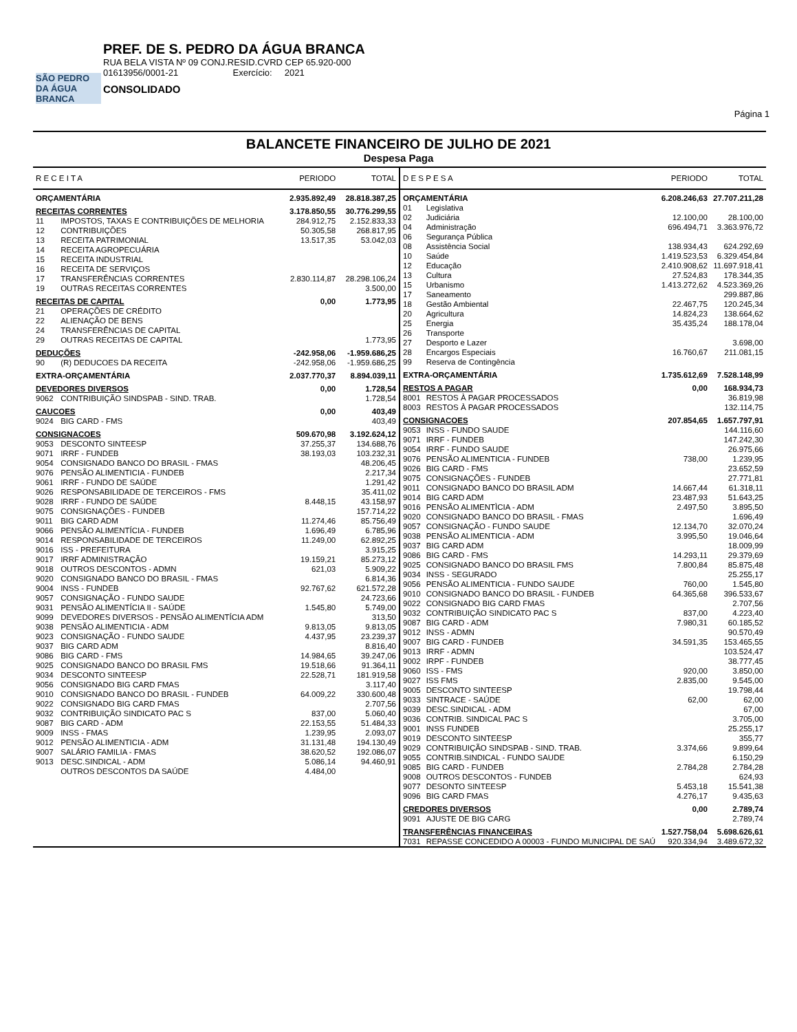SÃO PEDRO DA ÁGUA BRANCA
PREF. DE S. PEDRO DA ÁGUA BRANCA
RUA BELA VISTA Nº 09 CONJ.RESID.CVRD CEP 65.920-000
01613956/0001-21 Exercício: 2021
CONSOLIDADO
Página 1
BALANCETE FINANCEIRO DE JULHO DE 2021
Despesa Paga
| R E C E I T A | | PERIODO | TOTAL |
| --- | --- | --- | --- |
| ORÇAMENTÁRIA | | 2.935.892,49 | 28.818.387,25 |
| RECEITAS CORRENTES | | 3.178.850,55 | 30.776.299,55 |
| 11 | IMPOSTOS, TAXAS E CONTRIBUIÇÕES DE MELHORIA | 284.912,75 | 2.152.833,33 |
| 12 | CONTRIBUIÇÕES | 50.305,58 | 268.817,95 |
| 13 | RECEITA PATRIMONIAL | 13.517,35 | 53.042,03 |
| 14 | RECEITA AGROPECUÁRIA | | |
| 15 | RECEITA INDUSTRIAL | | |
| 16 | RECEITA DE SERVIÇOS | | |
| 17 | TRANSFERÊNCIAS CORRENTES | 2.830.114,87 | 28.298.106,24 |
| 19 | OUTRAS RECEITAS CORRENTES | | 3.500,00 |
| RECEITAS DE CAPITAL | | 0,00 | 1.773,95 |
| 21 | OPERAÇÕES DE CRÉDITO | | |
| 22 | ALIENAÇÃO DE BENS | | |
| 24 | TRANSFERÊNCIAS DE CAPITAL | | |
| 29 | OUTRAS RECEITAS DE CAPITAL | | 1.773,95 |
| DEDUÇÕES | | -242.958,06 | -1.959.686,25 |
| 90 | (R) DEDUCOES DA RECEITA | -242.958,06 | -1.959.686,25 |
| EXTRA-ORÇAMENTÁRIA | | 2.037.770,37 | 8.894.039,11 |
| DEVEDORES DIVERSOS | | 0,00 | 1.728,54 |
| 9062 | CONTRIBUIÇÃO SINDSPAB - SIND. TRAB. | | 1.728,54 |
| CAUCOES | | 0,00 | 403,49 |
| 9024 | BIG CARD - FMS | | 403,49 |
| CONSIGNACOES | | 509.670,98 | 3.192.624,12 |
| 9053 | DESCONTO SINTEESP | 37.255,37 | 134.688,76 |
| 9071 | IRRF - FUNDEB | 38.193,03 | 103.232,31 |
| 9054 | CONSIGNADO BANCO DO BRASIL - FMAS | | 48.206,45 |
| 9076 | PENSÃO ALIMENTICIA - FUNDEB | | 2.217,34 |
| 9061 | IRRF - FUNDO DE SAÚDE | | 1.291,42 |
| 9026 | RESPONSABILIDADE DE TERCEIROS - FMS | | 35.411,02 |
| 9028 | IRRF - FUNDO DE SAÚDE | 8.448,15 | 43.158,97 |
| 9075 | CONSIGNAÇÕES - FUNDEB | | 157.714,22 |
| 9011 | BIG CARD ADM | 11.274,46 | 85.756,49 |
| 9066 | PENSÃO ALIMENTÍCIA - FUNDEB | 1.696,49 | 6.785,96 |
| 9014 | RESPONSABILIDADE DE TERCEIROS | 11.249,00 | 62.892,25 |
| 9016 | ISS - PREFEITURA | | 3.915,25 |
| 9017 | IRRF ADMINISTRAÇÃO | 19.159,21 | 85.273,12 |
| 9018 | OUTROS DESCONTOS - ADMN | 621,03 | 5.909,22 |
| 9020 | CONSIGNADO BANCO DO BRASIL - FMAS | | 6.814,36 |
| 9004 | INSS - FUNDEB | 92.767,62 | 621.572,28 |
| 9057 | CONSIGNAÇÃO - FUNDO SAUDE | | 24.723,66 |
| 9031 | PENSÃO ALIMENTÍCIA II - SAÚDE | 1.545,80 | 5.749,00 |
| 9099 | DEVEDORES DIVERSOS - PENSÃO ALIMENTÍCIA ADM | | 313,50 |
| 9038 | PENSÃO ALIMENTICIA - ADM | 9.813,05 | 9.813,05 |
| 9023 | CONSIGNAÇÃO - FUNDO SAUDE | 4.437,95 | 23.239,37 |
| 9037 | BIG CARD ADM | | 8.816,40 |
| 9086 | BIG CARD - FMS | 14.984,65 | 39.247,06 |
| 9025 | CONSIGNADO BANCO DO BRASIL FMS | 19.518,66 | 91.364,11 |
| 9034 | DESCONTO SINTEESP | 22.528,71 | 181.919,58 |
| 9056 | CONSIGNADO BIG CARD FMAS | | 3.117,40 |
| 9010 | CONSIGNADO BANCO DO BRASIL - FUNDEB | 64.009,22 | 330.600,48 |
| 9022 | CONSIGNADO BIG CARD FMAS | | 2.707,56 |
| 9032 | CONTRIBUIÇÃO SINDICATO PAC S | 837,00 | 5.060,40 |
| 9087 | BIG CARD - ADM | 22.153,55 | 51.484,33 |
| 9009 | INSS - FMAS | 1.239,95 | 2.093,07 |
| 9012 | PENSÃO ALIMENTICIA - ADM | 31.131,48 | 194.130,49 |
| 9007 | SALÁRIO FAMILIA - FMAS | 38.620,52 | 192.086,07 |
| 9013 | DESC.SINDICAL - ADM | 5.086,14 | 94.460,91 |
| | OUTROS DESCONTOS DA SAÚDE | 4.484,00 | |
| D E S P E S A | | PERIODO | TOTAL |
| --- | --- | --- | --- |
| ORÇAMENTÁRIA | | 6.208.246,63 | 27.707.211,28 |
| 01 | Legislativa | | |
| 02 | Judiciária | 12.100,00 | 28.100,00 |
| 04 | Administração | 696.494,71 | 3.363.976,72 |
| 06 | Segurança Pública | | |
| 08 | Assistência Social | 138.934,43 | 624.292,69 |
| 10 | Saúde | 1.419.523,53 | 6.329.454,84 |
| 12 | Educação | 2.410.908,62 | 11.697.918,41 |
| 13 | Cultura | 27.524,83 | 178.344,35 |
| 15 | Urbanismo | 1.413.272,62 | 4.523.369,26 |
| 17 | Saneamento | | 299.887,86 |
| 18 | Gestão Ambiental | 22.467,75 | 120.245,34 |
| 20 | Agricultura | 14.824,23 | 138.664,62 |
| 25 | Energia | 35.435,24 | 188.178,04 |
| 26 | Transporte | | |
| 27 | Desporto e Lazer | | 3.698,00 |
| 28 | Encargos Especiais | 16.760,67 | 211.081,15 |
| 99 | Reserva de Contingência | | |
| EXTRA-ORÇAMENTÁRIA | | 1.735.612,69 | 7.528.148,99 |
| RESTOS A PAGAR | | 0,00 | 168.934,73 |
| 8001 | RESTOS À PAGAR PROCESSADOS | | 36.819,98 |
| 8003 | RESTOS À PAGAR PROCESSADOS | | 132.114,75 |
| CONSIGNACOES | | 207.854,65 | 1.657.797,91 |
| 9053 | INSS - FUNDO SAUDE | | 144.116,60 |
| 9071 | IRRF - FUNDEB | | 147.242,30 |
| 9054 | IRRF - FUNDO SAUDE | | 26.975,66 |
| 9076 | PENSÃO ALIMENTICIA - FUNDEB | 738,00 | 1.239,95 |
| 9026 | BIG CARD - FMS | | 23.652,59 |
| 9075 | CONSIGNAÇÕES - FUNDEB | | 27.771,81 |
| 9011 | CONSIGNADO BANCO DO BRASIL ADM | 14.667,44 | 61.318,11 |
| 9014 | BIG CARD ADM | 23.487,93 | 51.643,25 |
| 9016 | PENSÃO ALIMENTÌCIA - ADM | 2.497,50 | 3.895,50 |
| 9020 | CONSIGNADO BANCO DO BRASIL - FMAS | | 1.696,49 |
| 9057 | CONSIGNAÇÃO - FUNDO SAUDE | 12.134,70 | 32.070,24 |
| 9038 | PENSÃO ALIMENTICIA - ADM | 3.995,50 | 19.046,64 |
| 9037 | BIG CARD ADM | | 18.009,99 |
| 9086 | BIG CARD - FMS | 14.293,11 | 29.379,69 |
| 9025 | CONSIGNADO BANCO DO BRASIL FMS | 7.800,84 | 85.875,48 |
| 9034 | INSS - SEGURADO | | 25.255,17 |
| 9056 | PENSÃO ALIMENTICIA - FUNDO SAUDE | 760,00 | 1.545,80 |
| 9010 | CONSIGNADO BANCO DO BRASIL - FUNDEB | 64.365,68 | 396.533,67 |
| 9022 | CONSIGNADO BIG CARD FMAS | | 2.707,56 |
| 9032 | CONTRIBUIÇÃO SINDICATO PAC S | 837,00 | 4.223,40 |
| 9087 | BIG CARD - ADM | 7.980,31 | 60.185,52 |
| 9012 | INSS - ADMN | | 90.570,49 |
| 9007 | BIG CARD - FUNDEB | 34.591,35 | 153.465,55 |
| 9013 | IRRF - ADMN | | 103.524,47 |
| 9002 | IRPF - FUNDEB | | 38.777,45 |
| 9060 | ISS - FMS | 920,00 | 3.850,00 |
| 9027 | ISS FMS | 2.835,00 | 9.545,00 |
| 9005 | DESCONTO SINTEESP | | 19.798,44 |
| 9033 | SINTRACE - SAÚDE | 62,00 | 62,00 |
| 9039 | DESC.SINDICAL - ADM | | 67,00 |
| 9036 | CONTRIB. SINDICAL PAC S | | 3.705,00 |
| 9001 | INSS FUNDEB | | 25.255,17 |
| 9019 | DESCONTO SINTEESP | | 355,77 |
| 9029 | CONTRIBUIÇÃO SINDSPAB - SIND. TRAB. | 3.374,66 | 9.899,64 |
| 9055 | CONTRIB.SINDICAL - FUNDO SAUDE | | 6.150,29 |
| 9085 | BIG CARD - FUNDEB | 2.784,28 | 2.784,28 |
| 9008 | OUTROS DESCONTOS - FUNDEB | | 624,93 |
| 9077 | DESONTO SINTEESP | 5.453,18 | 15.541,38 |
| 9096 | BIG CARD FMAS | 4.276,17 | 9.435,63 |
| CREDORES DIVERSOS | | 0,00 | 2.789,74 |
| 9091 | AJUSTE DE BIG CARG | | 2.789,74 |
| TRANSFERÊNCIAS FINANCEIRAS | | 1.527.758,04 | 5.698.626,61 |
| 7031 | REPASSE CONCEDIDO A 00003 - FUNDO MUNICIPAL DE SAÚ | 920.334,94 | 3.489.672,32 |